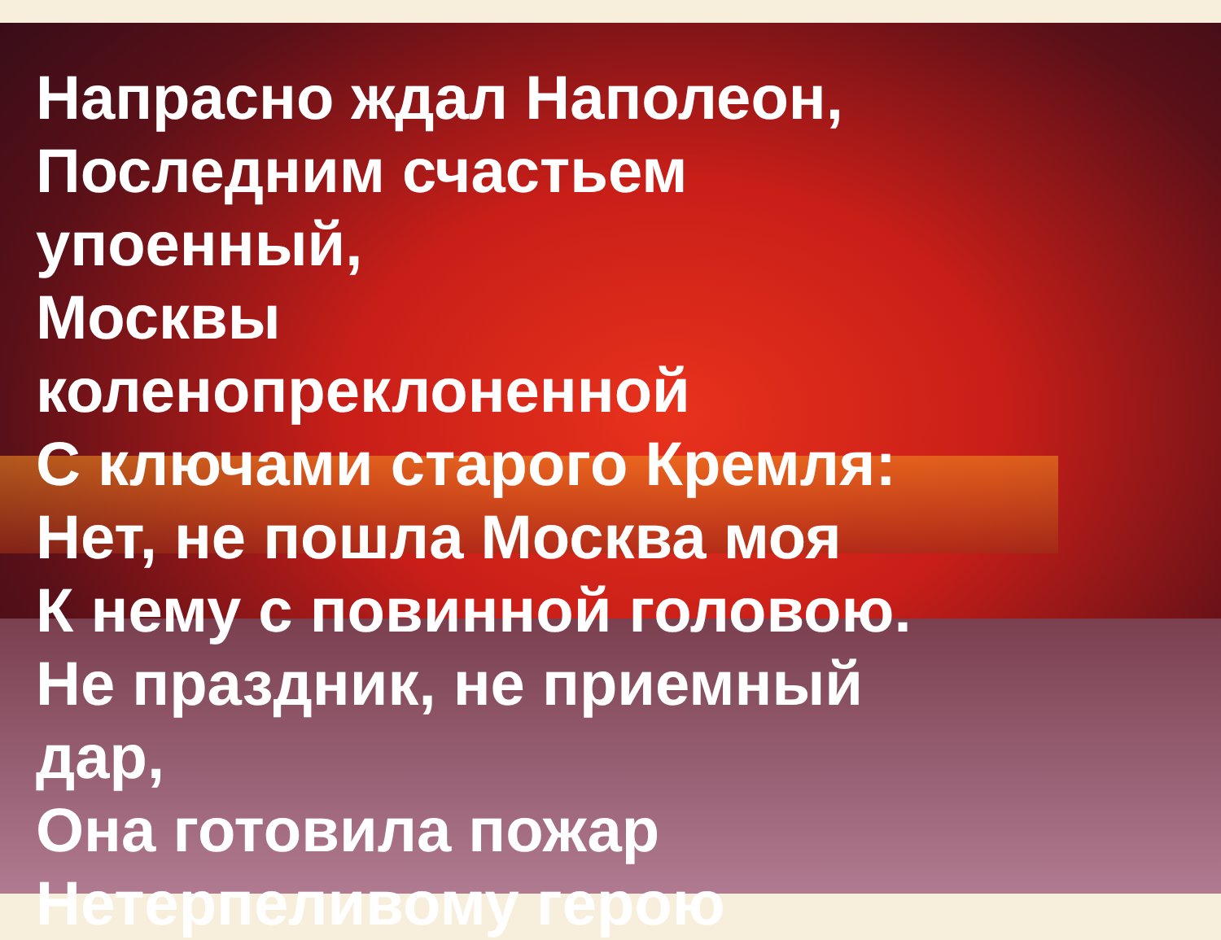Напрасно ждал Наполеон,
Последним счастьем упоенный,
Москвы коленопреклоненной
С ключами старого Кремля:
Нет, не пошла Москва моя
К нему с повинной головою.
Не праздник, не приемный дар,
Она готовила пожар
Нетерпеливому герою